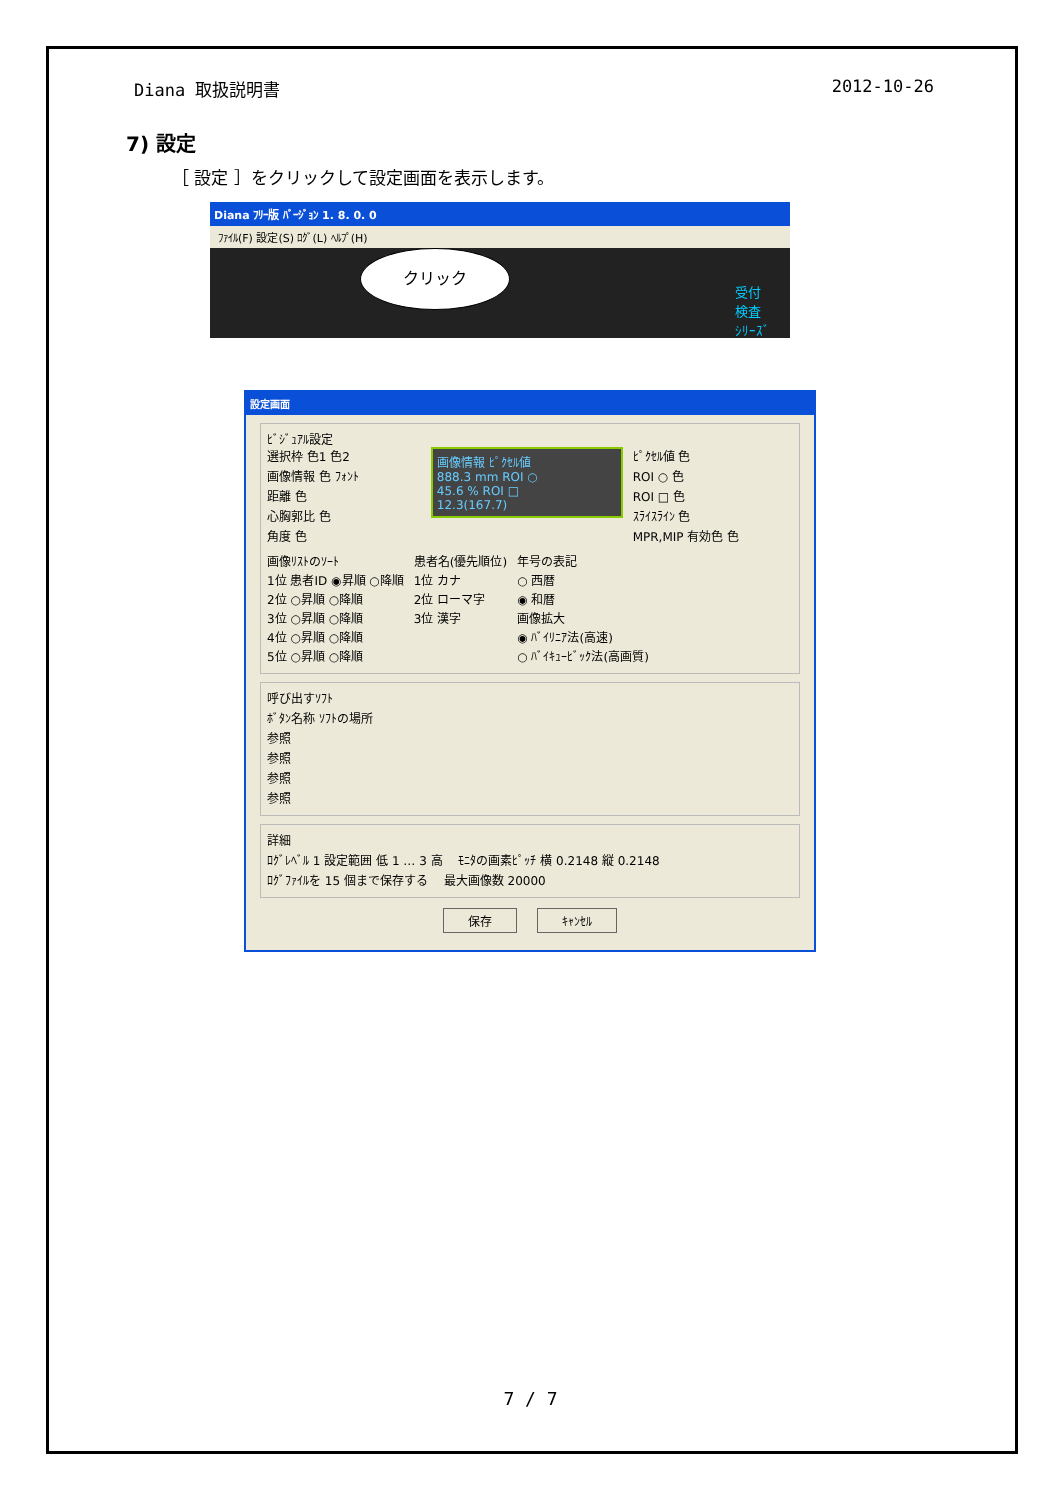Diana 取扱説明書 2012-10-26
7) 設定
［ 設定 ］をクリックして設定画面を表示します。
Diana ﾌﾘｰ版 ﾊﾞｰｼﾞｮﾝ 1. 8. 0. 0
ﾌｧｲﾙ(F) 設定(S) ﾛｸﾞ(L) ﾍﾙﾌﾟ(H)
クリック
受付
検査
ｼﾘｰｽﾞ
設定画面
ﾋﾞｼﾞｭｱﾙ設定
選択枠 色1 色2
画像情報 色 ﾌｫﾝﾄ
距離 色
心胸郭比 色
角度 色
画像情報 ﾋﾟｸｾﾙ値
888.3 mm ROI ○
45.6 % ROI □
12.3(167.7)
ﾋﾟｸｾﾙ値 色
ROI ○ 色
ROI □ 色
ｽﾗｲｽﾗｲﾝ 色
MPR,MIP 有効色 色
画像ﾘｽﾄのｿｰﾄ
1位 患者ID ◉昇順 ○降順
2位 ○昇順 ○降順
3位 ○昇順 ○降順
4位 ○昇順 ○降順
5位 ○昇順 ○降順
患者名(優先順位)
1位 カナ
2位 ローマ字
3位 漢字
年号の表記
○ 西暦
◉ 和暦
画像拡大
◉ ﾊﾞｲﾘﾆｱ法(高速)
○ ﾊﾞｲｷｭｰﾋﾞｯｸ法(高画質)
呼び出すｿﾌﾄ
ﾎﾞﾀﾝ名称 ｿﾌﾄの場所
参照
参照
参照
参照
詳細
ﾛｸﾞﾚﾍﾞﾙ 1 設定範囲 低 1 … 3 高 　ﾓﾆﾀの画素ﾋﾟｯﾁ 横 0.2148 縦 0.2148
ﾛｸﾞﾌｧｲﾙを 15 個まで保存する 　最大画像数 20000
保存 ｷｬﾝｾﾙ
7 / 7